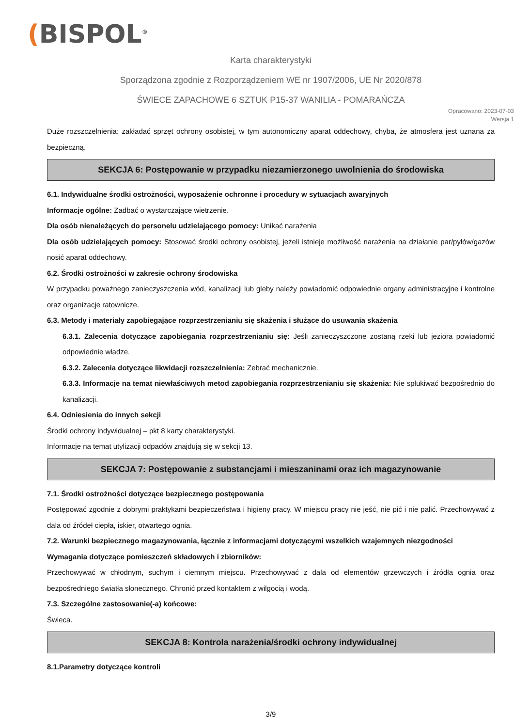(BISPOL<sup>®</sup>
Karta charakterystyki
Sporządzona zgodnie z Rozporządzeniem WE nr 1907/2006, UE Nr 2020/878
ŚWIECE ZAPACHOWE 6 SZTUK P15-37 WANILIA - POMARAŃCZA
Opracowano: 2023-07-03
Wersja 1
Duże rozszczelnienia: zakładać sprzęt ochrony osobistej, w tym autonomiczny aparat oddechowy, chyba, że atmosfera jest uznana za bezpieczną.
SEKCJA 6: Postępowanie w przypadku niezamierzonego uwolnienia do środowiska
6.1. Indywidualne środki ostrożności, wyposażenie ochronne i procedury w sytuacjach awaryjnych
Informacje ogólne: Zadbać o wystarczające wietrzenie.
Dla osób nienależących do personelu udzielającego pomocy: Unikać narażenia
Dla osób udzielających pomocy: Stosować środki ochrony osobistej, jeżeli istnieje możliwość narażenia na działanie par/pyłów/gazów nosić aparat oddechowy.
6.2. Środki ostrożności w zakresie ochrony środowiska
W przypadku poważnego zanieczyszczenia wód, kanalizacji lub gleby należy powiadomić odpowiednie organy administracyjne i kontrolne oraz organizacje ratownicze.
6.3. Metody i materiały zapobiegające rozprzestrzenianiu się skażenia i służące do usuwania skażenia
6.3.1. Zalecenia dotyczące zapobiegania rozprzestrzenianiu się: Jeśli zanieczyszczone zostaną rzeki lub jeziora powiadomić odpowiednie władze.
6.3.2. Zalecenia dotyczące likwidacji rozszczelnienia: Zebrać mechanicznie.
6.3.3. Informacje na temat niewłaściwych metod zapobiegania rozprzestrzenianiu się skażenia: Nie spłukiwać bezpośrednio do kanalizacji.
6.4. Odniesienia do innych sekcji
Środki ochrony indywidualnej – pkt 8 karty charakterystyki.
Informacje na temat utylizacji odpadów znajdują się w sekcji 13.
SEKCJA 7: Postępowanie z substancjami i mieszaninami oraz ich magazynowanie
7.1. Środki ostrożności dotyczące bezpiecznego postępowania
Postępować zgodnie z dobrymi praktykami bezpieczeństwa i higieny pracy. W miejscu pracy nie jeść, nie pić i nie palić. Przechowywać z dala od źródeł ciepła, iskier, otwartego ognia.
7.2. Warunki bezpiecznego magazynowania, łącznie z informacjami dotyczącymi wszelkich wzajemnych niezgodności
Wymagania dotyczące pomieszczeń składowych i zbiorników:
Przechowywać w chłodnym, suchym i ciemnym miejscu. Przechowywać z dala od elementów grzewczych i źródła ognia oraz bezpośredniego światła słonecznego. Chronić przed kontaktem z wilgocią i wodą.
7.3. Szczególne zastosowanie(-a) końcowe:
Świeca.
SEKCJA 8: Kontrola narażenia/środki ochrony indywidualnej
8.1.Parametry dotyczące kontroli
3/9